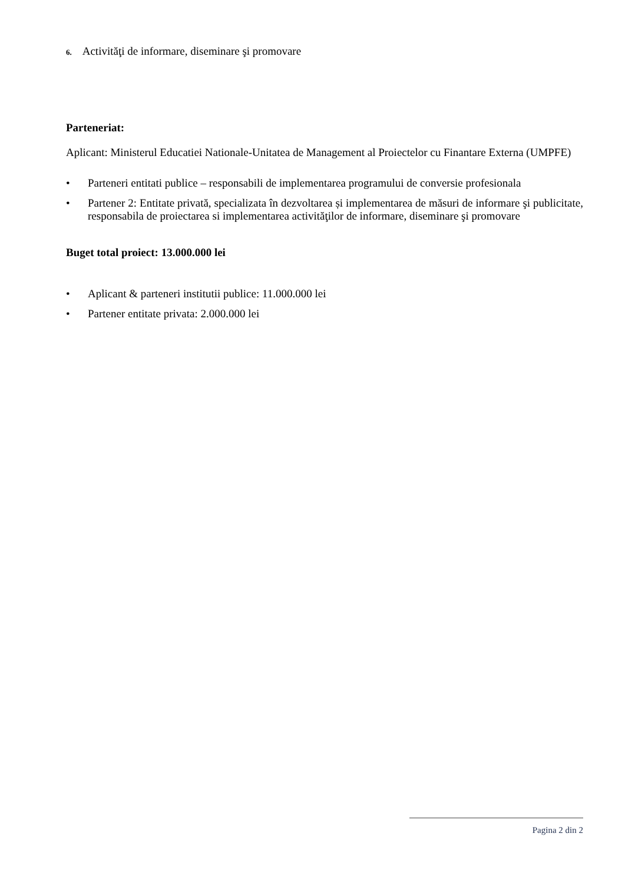6. Activităţi de informare, diseminare şi promovare
Parteneriat:
Aplicant: Ministerul Educatiei Nationale-Unitatea de Management al Proiectelor cu Finantare Externa (UMPFE)
• Parteneri entitati publice – responsabili de implementarea programului de conversie profesionala
• Partener 2: Entitate privată, specializata în dezvoltarea și implementarea de măsuri de informare şi publicitate, responsabila de proiectarea si implementarea activităţilor de informare, diseminare şi promovare
Buget total proiect: 13.000.000 lei
• Aplicant & parteneri institutii publice: 11.000.000 lei
• Partener entitate privata: 2.000.000 lei
Pagina 2 din 2